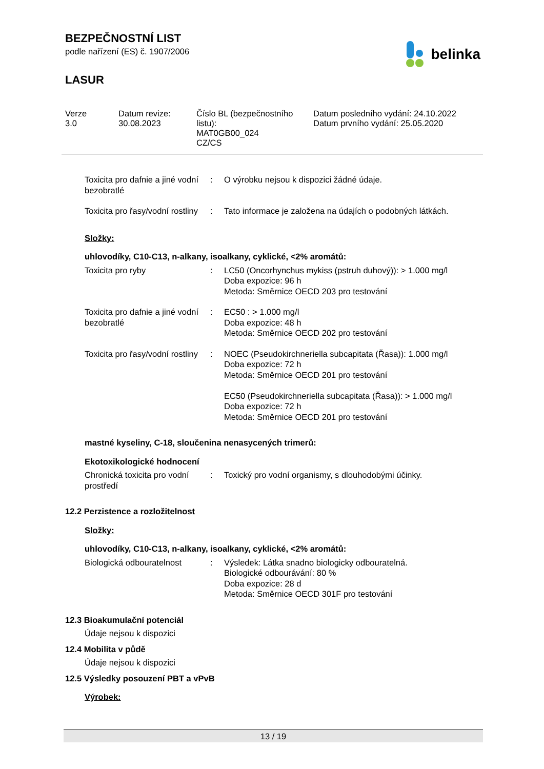BEZPEČNOSTNÍ LIST
podle nařízení (ES) č. 1907/2006
LASUR
belinka
Verze
3.0
Datum revize:
30.08.2023
Číslo BL (bezpečnostního listu):
MAT0GB00_024
CZ/CS
Datum posledního vydání: 24.10.2022
Datum prvního vydání: 25.05.2020
| Toxicita pro dafnie a jiné vodní bezobratlé | : | O výrobku nejsou k dispozici žádné údaje. |
| Toxicita pro řasy/vodní rostliny | : | Tato informace je založena na údajích o podobných látkách. |
Složky:
uhlovodíky, C10-C13, n-alkany, isoalkany, cyklické, <2% aromátů:
| Toxicita pro ryby | : | LC50 (Oncorhynchus mykiss (pstruh duhový)): > 1.000 mg/l Doba expozice: 96 h Metoda: Směrnice OECD 203 pro testování |
| Toxicita pro dafnie a jiné vodní bezobratlé | : | EC50 : > 1.000 mg/l Doba expozice: 48 h Metoda: Směrnice OECD 202 pro testování |
| Toxicita pro řasy/vodní rostliny | : | NOEC (Pseudokirchneriella subcapitata (Řasa)): 1.000 mg/l Doba expozice: 72 h Metoda: Směrnice OECD 201 pro testování EC50 (Pseudokirchneriella subcapitata (Řasa)): > 1.000 mg/l Doba expozice: 72 h Metoda: Směrnice OECD 201 pro testování |
mastné kyseliny, C-18, sloučenina nenasycených trimerů:
Ekotoxikologické hodnocení
| Chronická toxicita pro vodní prostředí | : | Toxický pro vodní organismy, s dlouhodobými účinky. |
12.2 Perzistence a rozložitelnost
Složky:
uhlovodíky, C10-C13, n-alkany, isoalkany, cyklické, <2% aromátů:
| Biologická odbouratelnost | : | Výsledek: Látka snadno biologicky odbouratelná. Biologické odbourávání: 80 % Doba expozice: 28 d Metoda: Směrnice OECD 301F pro testování |
12.3 Bioakumulační potenciál
Údaje nejsou k dispozici
12.4 Mobilita v půdě
Údaje nejsou k dispozici
12.5 Výsledky posouzení PBT a vPvB
Výrobek:
13 / 19